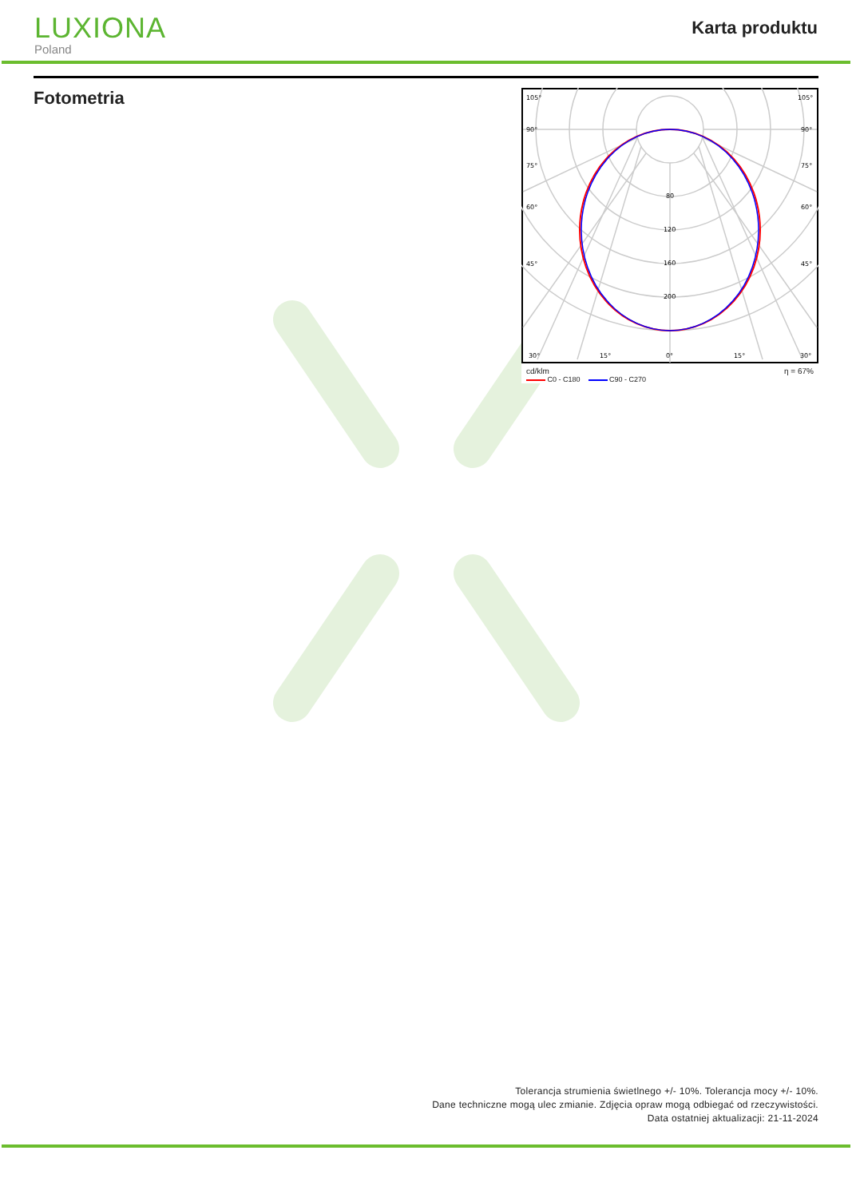LUXIONA
Poland
Karta produktu
Fotometria
105°
105°
90°
90°
75°
75°
60°
60°
45°
45°
80
120
160
200
30°
15°
0°
15°
30°
cd/klm η = 67%
C0 - C180 C90 - C270
Tolerancja strumienia świetlnego +/- 10%. Tolerancja mocy +/- 10%.
Dane techniczne mogą ulec zmianie. Zdjęcia opraw mogą odbiegać od rzeczywistości.
Data ostatniej aktualizacji: 21-11-2024